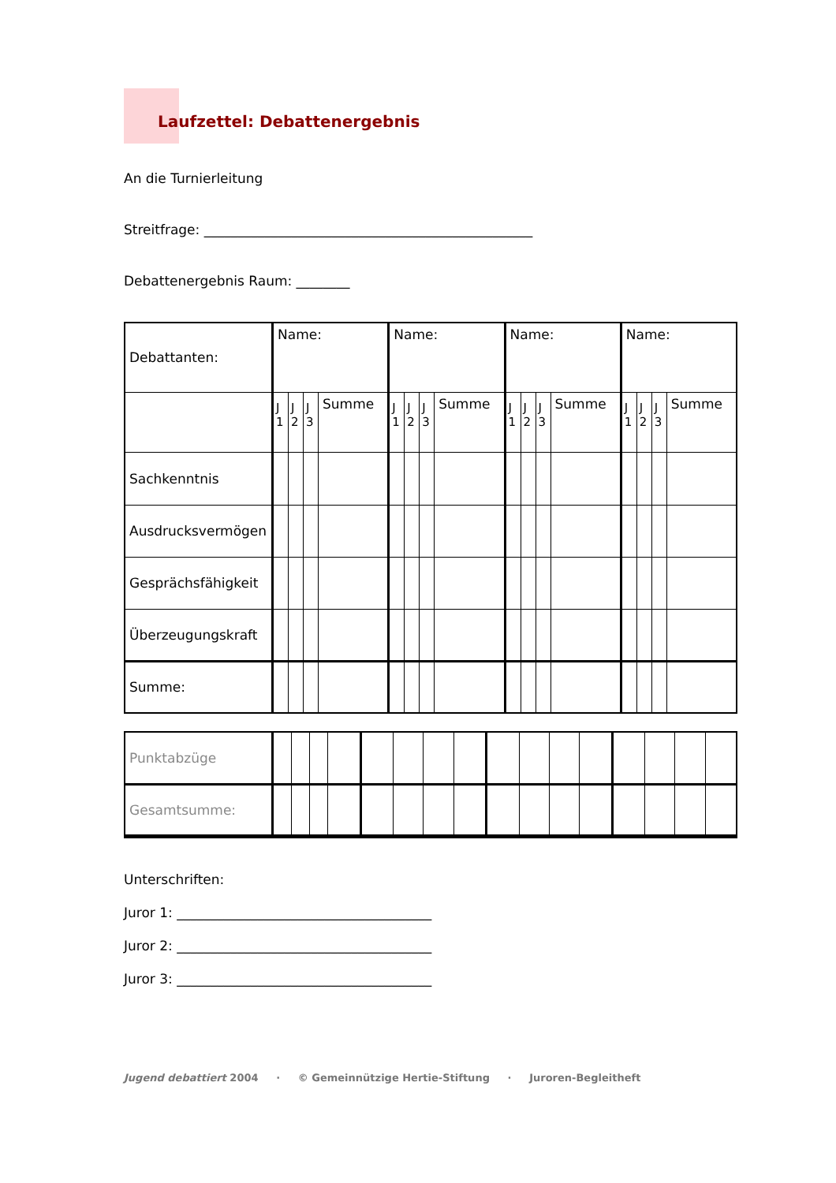Laufzettel: Debattenergebnis
An die Turnierleitung
Streitfrage: _________________________________________________
Debattenergebnis Raum: ________
| Debattanten: | Name: | | | | Name: | | | | Name: | | | | Name: | | | |
| | J 1 | J 2 | J 3 | Summe | J 1 | J 2 | J 3 | Summe | J 1 | J 2 | J 3 | Summe | J 1 | J 2 | J 3 | Summe |
| Sachkenntnis | | | | | | | | | | | | | | | | |
| Ausdrucksvermögen | | | | | | | | | | | | | | | | |
| Gesprächsfähigkeit | | | | | | | | | | | | | | | | |
| Überzeugungskraft | | | | | | | | | | | | | | | | |
| Summe: | | | | | | | | | | | | | | | | |
| Punktabzüge | | | | | | | | | | | | | | | | |
| Gesamtsumme: | | | | | | | | | | | | | | | | |
Unterschriften:
Juror 1: ______________________________________
Juror 2: ______________________________________
Juror 3: ______________________________________
Jugend debattiert 2004 · © Gemeinnützige Hertie-Stiftung · Juroren-Begleitheft